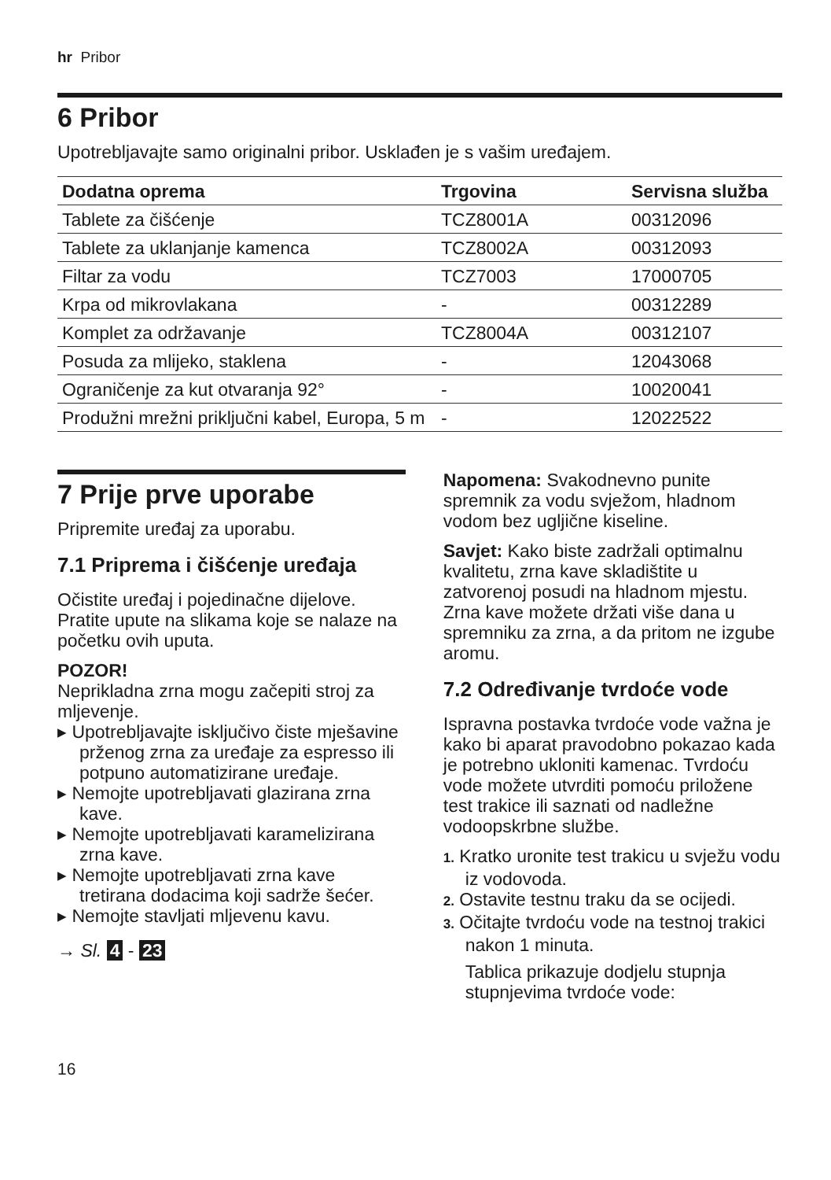hr Pribor
6 Pribor
Upotrebljavajte samo originalni pribor. Usklađen je s vašim uređajem.
| Dodatna oprema | Trgovina | Servisna služba |
| --- | --- | --- |
| Tablete za čišćenje | TCZ8001A | 00312096 |
| Tablete za uklanjanje kamenca | TCZ8002A | 00312093 |
| Filtar za vodu | TCZ7003 | 17000705 |
| Krpa od mikrovlakana | - | 00312289 |
| Komplet za održavanje | TCZ8004A | 00312107 |
| Posuda za mlijeko, staklena | - | 12043068 |
| Ograničenje za kut otvaranja 92° | - | 10020041 |
| Produžni mrežni priključni kabel, Europa, 5 m | - | 12022522 |
7 Prije prve uporabe
Pripremite uređaj za uporabu.
7.1 Priprema i čišćenje uređaja
Očistite uređaj i pojedinačne dijelove. Pratite upute na slikama koje se nalaze na početku ovih uputa.
POZOR!
Neprikladna zrna mogu začepiti stroj za mljevenje.
▸ Upotrebljavajte isključivo čiste mješavine prženog zrna za uređaje za espresso ili potpuno automatizirane uređaje.
▸ Nemojte upotrebljavati glazirana zrna kave.
▸ Nemojte upotrebljavati karamelizirana zrna kave.
▸ Nemojte upotrebljavati zrna kave tretirana dodacima koji sadrže šećer.
▸ Nemojte stavljati mljevenu kavu.
→ Sl. 4 - 23
Napomena: Svakodnevno punite spremnik za vodu svježom, hladnom vodom bez ugljične kiseline.
Savjet: Kako biste zadržali optimalnu kvalitetu, zrna kave skladištite u zatvorenoj posudi na hladnom mjestu. Zrna kave možete držati više dana u spremniku za zrna, a da pritom ne izgube aromu.
7.2 Određivanje tvrdoće vode
Ispravna postavka tvrdoće vode važna je kako bi aparat pravodobno pokazao kada je potrebno ukloniti kamenac. Tvrdoću vode možete utvrditi pomoću priložene test trakice ili saznati od nadležne vodoopskrbne službe.
1. Kratko uronite test trakicu u svježu vodu iz vodovoda.
2. Ostavite testnu traku da se ocijedi.
3. Očitajte tvrdoću vode na testnoj trakici nakon 1 minuta.
Tablica prikazuje dodjelu stupnja stupnjevima tvrdoće vode:
16